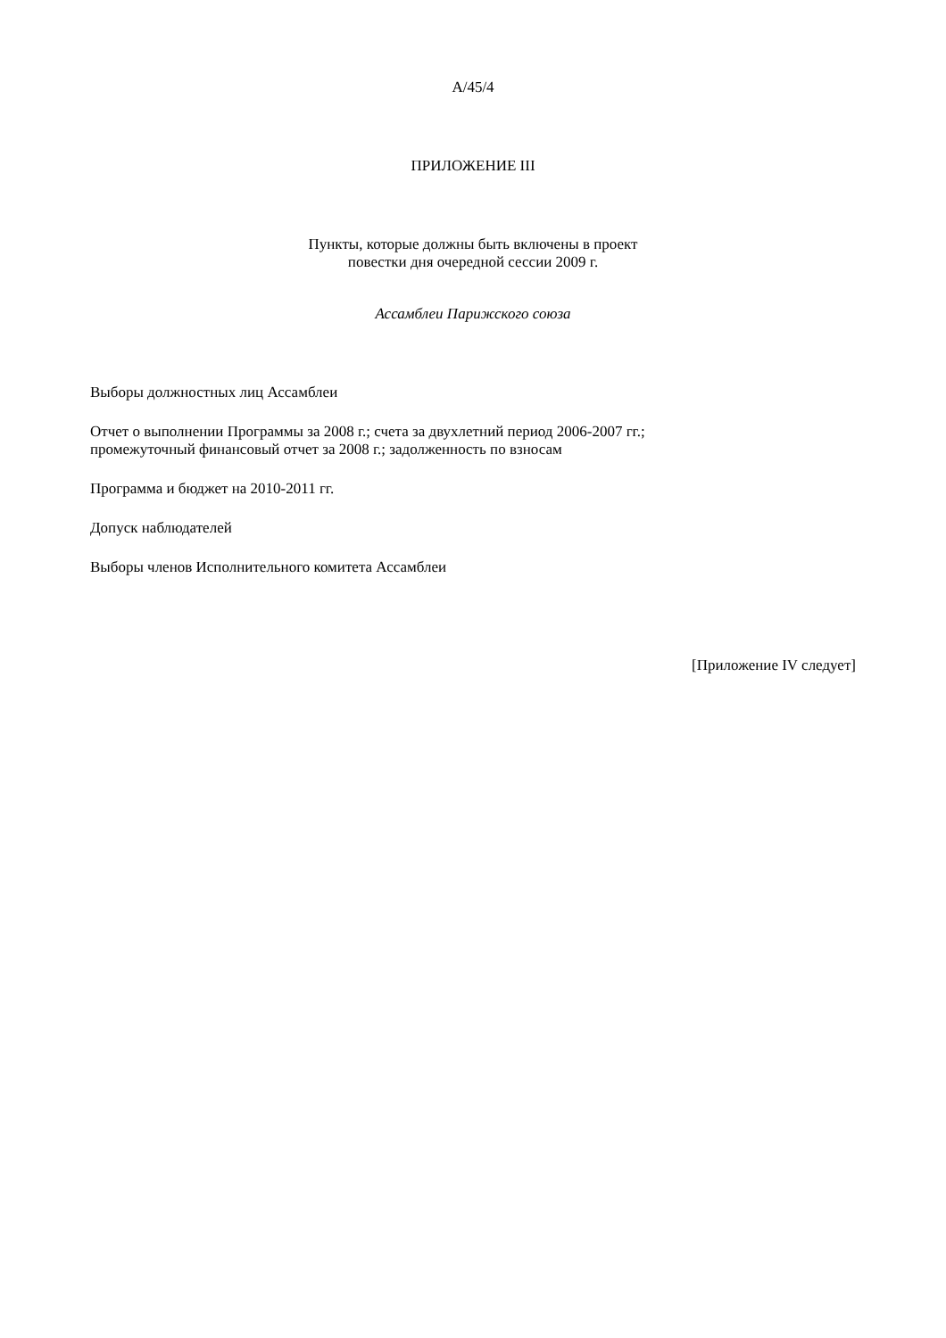A/45/4
ПРИЛОЖЕНИЕ III
Пункты, которые должны быть включены в проект
повестки дня очередной сессии 2009 г.
Ассамблеи Парижского союза
Выборы должностных лиц Ассамблеи
Отчет о выполнении Программы за 2008 г.; счета за двухлетний период 2006-2007 гг.;
промежуточный финансовый отчет за 2008 г.; задолженность по взносам
Программа и бюджет на 2010-2011 гг.
Допуск наблюдателей
Выборы членов Исполнительного комитета Ассамблеи
[Приложение IV следует]